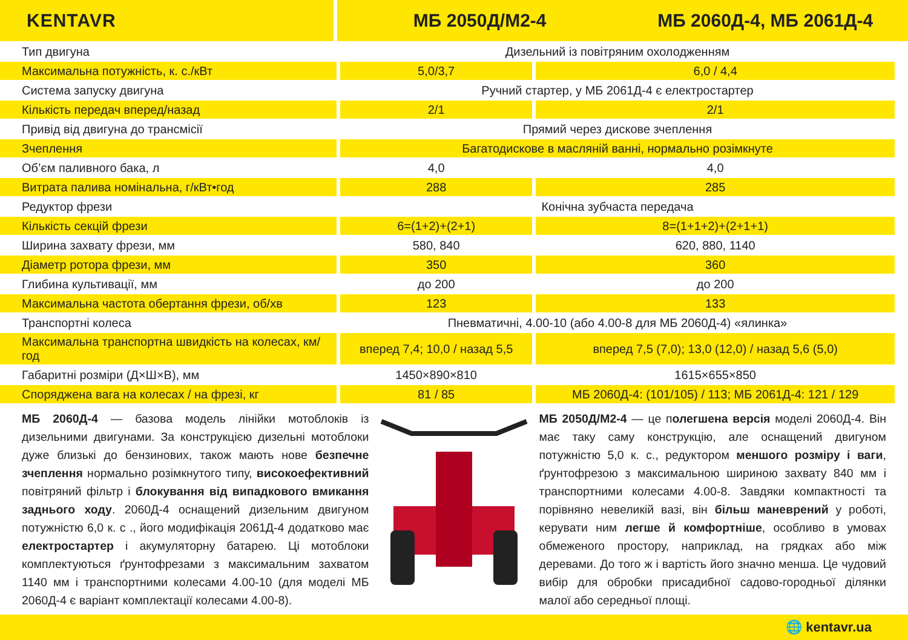KENTAVR МБ 2050Д/М2-4 МБ 2060Д-4, МБ 2061Д-4
| Тип двигуна | Дизельний із повітряним охолодженням | |
| Максимальна потужність, к. с./кВт | 5,0/3,7 | 6,0 / 4,4 |
| Система запуску двигуна | Ручний стартер, у МБ 2061Д-4 є електростартер | |
| Кількість передач вперед/назад | 2/1 | 2/1 |
| Привід від двигуна до трансмісії | Прямий через дискове зчеплення | |
| Зчеплення | Багатодискове в масляній ванні, нормально розімкнуте | |
| Об’єм паливного бака, л | 4,0 | 4,0 |
| Витрата палива номінальна, г/кВт•год | 288 | 285 |
| Редуктор фрези | Конічна зубчаста передача | |
| Кількість секцій фрези | 6=(1+2)+(2+1) | 8=(1+1+2)+(2+1+1) |
| Ширина захвату фрези, мм | 580, 840 | 620, 880, 1140 |
| Діаметр ротора фрези, мм | 350 | 360 |
| Глибина культивації, мм | до 200 | до 200 |
| Максимальна частота обертання фрези, об/хв | 123 | 133 |
| Транспортні колеса | Пневматичні, 4.00-10 (або 4.00-8 для МБ 2060Д-4) «ялинка» | |
| Максимальна транспортна швидкість на колесах, км/год | вперед 7,4; 10,0 / назад 5,5 | вперед 7,5 (7,0); 13,0 (12,0) / назад 5,6 (5,0) |
| Габаритні розміри (Д×Ш×В), мм | 1450×890×810 | 1615×655×850 |
| Споряджена вага на колесах / на фрезі, кг | 81 / 85 | МБ 2060Д-4: (101/105) / 113; МБ 2061Д-4: 121 / 129 |
МБ 2060Д-4 — базова модель лінійки мотоблоків із дизельними двигунами. За конструкцією дизельні мотоблоки дуже близькі до бензинових, також мають нове безпечне зчеплення нормально розімкнутого типу, високоефективний повітряний фільтр і блокування від випадкового вмикання заднього ходу. 2060Д-4 оснащений дизельним двигуном потужністю 6,0 к. с ., його модифікація 2061Д-4 додатково має електростартер і акумуляторну батарею. Ці мотоблоки комплектуються ґрунтофрезами з максимальним захватом 1140 мм і транспортними колесами 4.00-10 (для моделі МБ 2060Д-4 є варіант комплектації колесами 4.00-8).
МБ 2050Д/М2-4 — це полегшена версія моделі 2060Д-4. Він має таку саму конструкцію, але оснащений двигуном потужністю 5,0 к. с., редуктором меншого розміру і ваги, ґрунтофрезою з максимальною шириною захвату 840 мм і транспортними колесами 4.00-8. Завдяки компактності та порівняно невеликій вазі, він більш маневрений у роботі, керувати ним легше й комфортніше, особливо в умовах обмеженого простору, наприклад, на грядках або між деревами. До того ж і вартість його значно менша. Це чудовий вибір для обробки присадибної садово-городньої ділянки малої або середньої площі.
🌐 kentavr.ua